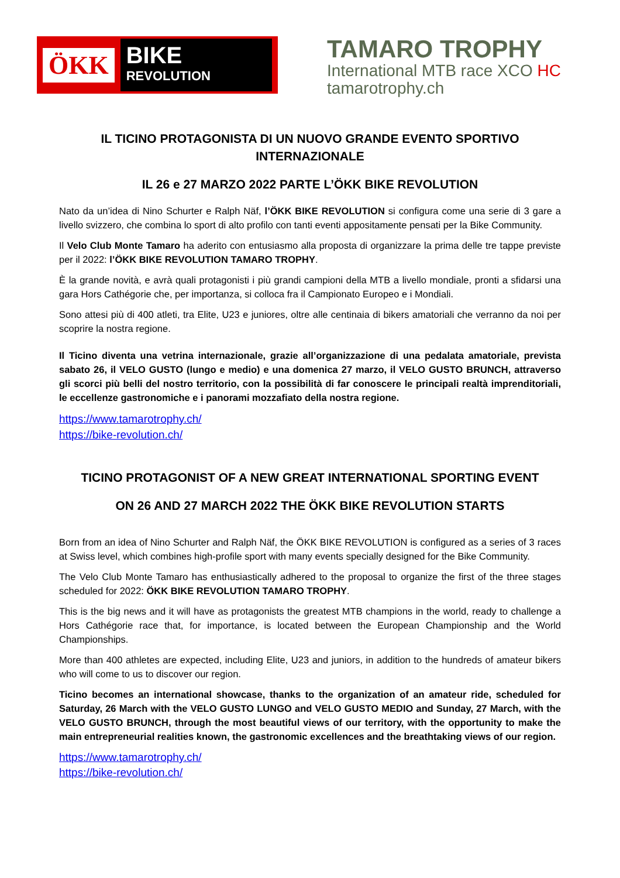ÖKK
BIKE
REVOLUTION
TAMARO TROPHY
International MTB race XCO HC
tamarotrophy.ch
IL TICINO PROTAGONISTA DI UN NUOVO GRANDE EVENTO SPORTIVO INTERNAZIONALE
IL 26 e 27 MARZO 2022 PARTE L’ÖKK BIKE REVOLUTION
Nato da un’idea di Nino Schurter e Ralph Näf, l’ÖKK BIKE REVOLUTION si configura come una serie di 3 gare a livello svizzero, che combina lo sport di alto profilo con tanti eventi appositamente pensati per la Bike Community.
Il Velo Club Monte Tamaro ha aderito con entusiasmo alla proposta di organizzare la prima delle tre tappe previste per il 2022: l’ÖKK BIKE REVOLUTION TAMARO TROPHY.
È la grande novità, e avrà quali protagonisti i più grandi campioni della MTB a livello mondiale, pronti a sfidarsi una gara Hors Cathégorie che, per importanza, si colloca fra il Campionato Europeo e i Mondiali.
Sono attesi più di 400 atleti, tra Elite, U23 e juniores, oltre alle centinaia di bikers amatoriali che verranno da noi per scoprire la nostra regione.
Il Ticino diventa una vetrina internazionale, grazie all’organizzazione di una pedalata amatoriale, prevista sabato 26, il VELO GUSTO (lungo e medio) e una domenica 27 marzo, il VELO GUSTO BRUNCH, attraverso gli scorci più belli del nostro territorio, con la possibilità di far conoscere le principali realtà imprenditoriali, le eccellenze gastronomiche e i panorami mozzafiato della nostra regione.
https://www.tamarotrophy.ch/
https://bike-revolution.ch/
TICINO PROTAGONIST OF A NEW GREAT INTERNATIONAL SPORTING EVENT
ON 26 AND 27 MARCH 2022 THE ÖKK BIKE REVOLUTION STARTS
Born from an idea of Nino Schurter and Ralph Näf, the ÖKK BIKE REVOLUTION is configured as a series of 3 races at Swiss level, which combines high-profile sport with many events specially designed for the Bike Community.
The Velo Club Monte Tamaro has enthusiastically adhered to the proposal to organize the first of the three stages scheduled for 2022: ÖKK BIKE REVOLUTION TAMARO TROPHY.
This is the big news and it will have as protagonists the greatest MTB champions in the world, ready to challenge a Hors Cathégorie race that, for importance, is located between the European Championship and the World Championships.
More than 400 athletes are expected, including Elite, U23 and juniors, in addition to the hundreds of amateur bikers who will come to us to discover our region.
Ticino becomes an international showcase, thanks to the organization of an amateur ride, scheduled for Saturday, 26 March with the VELO GUSTO LUNGO and VELO GUSTO MEDIO and Sunday, 27 March, with the VELO GUSTO BRUNCH, through the most beautiful views of our territory, with the opportunity to make the main entrepreneurial realities known, the gastronomic excellences and the breathtaking views of our region.
https://www.tamarotrophy.ch/
https://bike-revolution.ch/